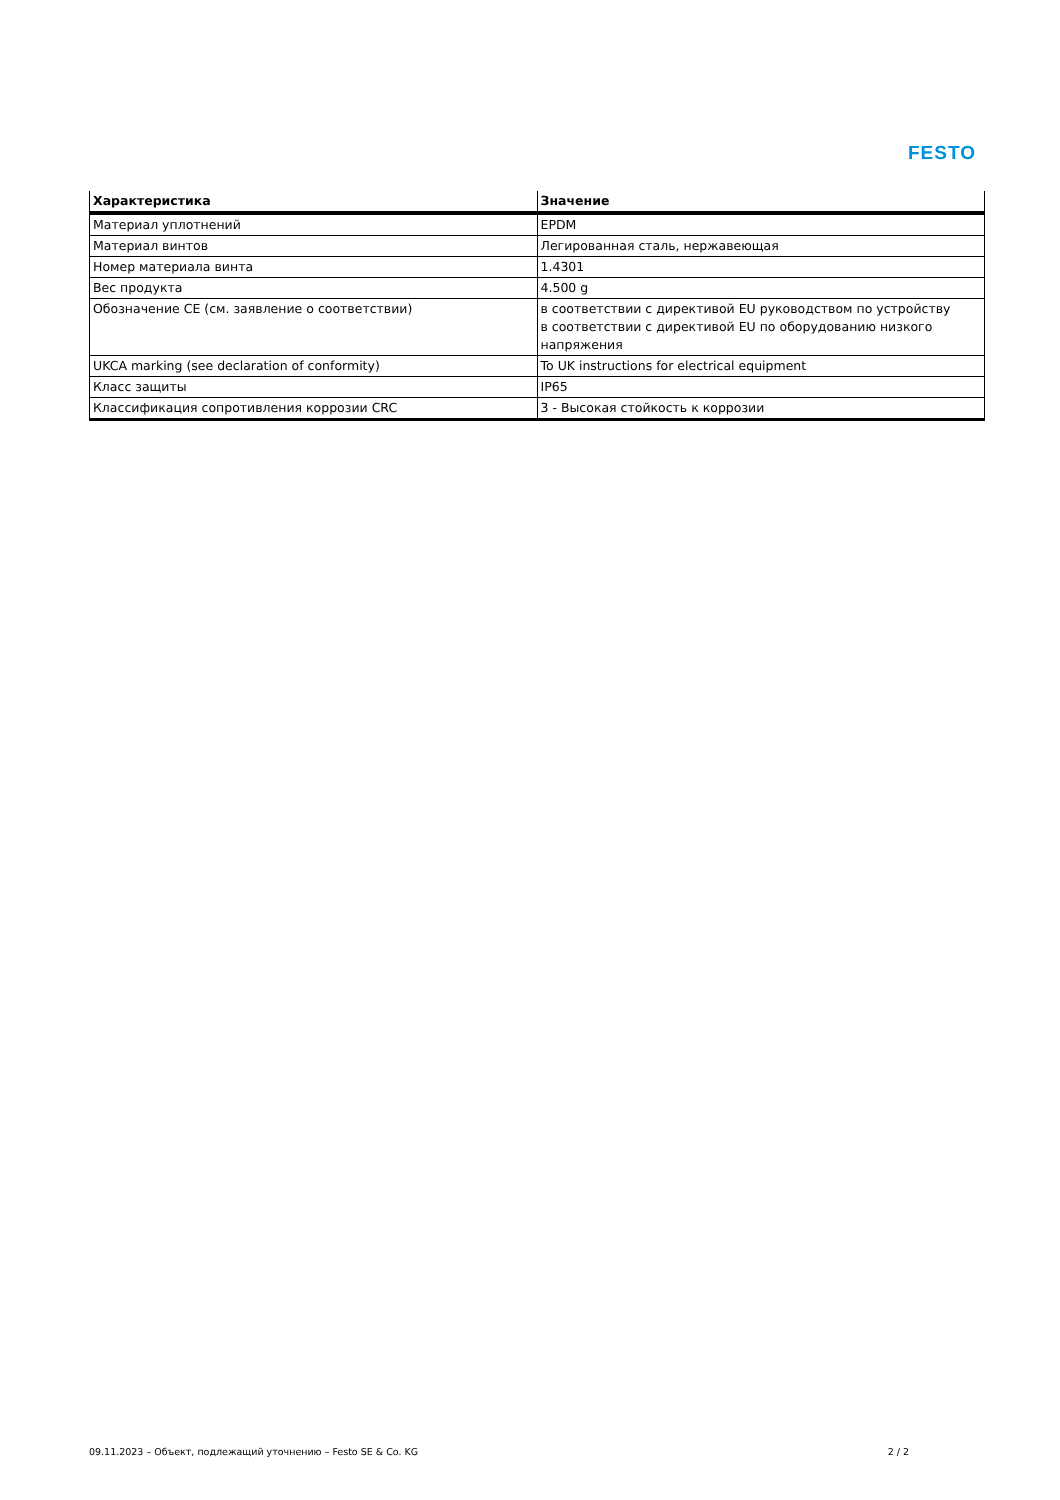FESTO
| Характеристика | Значение |
| --- | --- |
| Материал уплотнений | EPDM |
| Материал винтов | Легированная сталь, нержавеющая |
| Номер материала винта | 1.4301 |
| Вес продукта | 4.500 g |
| Обозначение CE (см. заявление о соответствии) | в соответствии с директивой EU руководством по устройству в соответствии с директивой EU по оборудованию низкого напряжения |
| UKCA marking (see declaration of conformity) | To UK instructions for electrical equipment |
| Класс защиты | IP65 |
| Классификация сопротивления коррозии CRC | 3 - Высокая стойкость к коррозии |
09.11.2023 – Объект, подлежащий уточнению – Festo SE & Co. KG 2 / 2